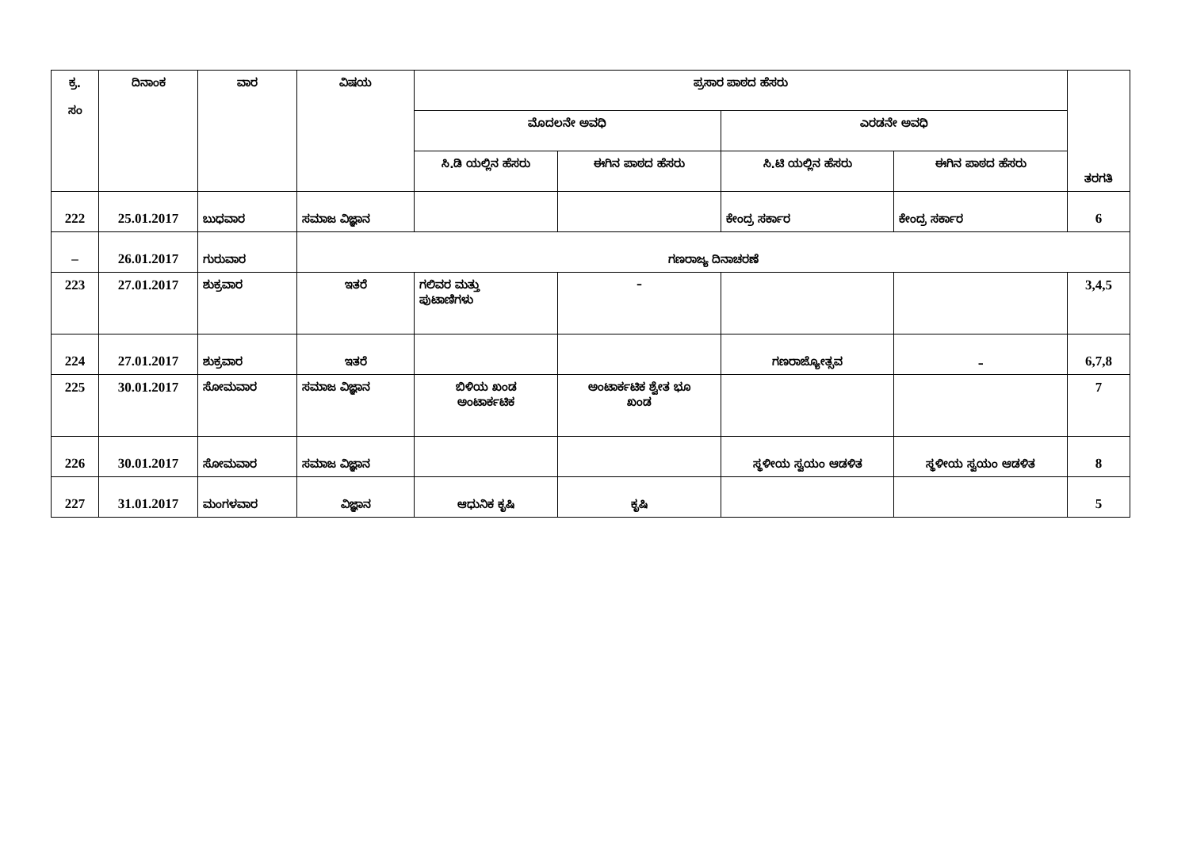| ಕ್ರ. ಸಂ | ದಿನಾಂಕ | ವಾರ | ವಿಷಯ | ಪ್ರಸಾರ ಪಾಠದ ಹೆಸರು | | | | ತರಗತಿ |
| --- | --- | --- | --- | --- | --- | --- | --- | --- |
| | | | | ಮೊದಲನೇ ಅವಧಿ | | ಎರಡನೇ ಅವಧಿ | | |
| | | | | ಸಿ.ಡಿ ಯಲ್ಲಿನ ಹೆಸರು | ಈಗಿನ ಪಾಠದ ಹೆಸರು | ಸಿ.ಟಿ ಯಲ್ಲಿನ ಹೆಸರು | ಈಗಿನ ಪಾಠದ ಹೆಸರು | |
| 222 | 25.01.2017 | ಬುಧವಾರ | ಸಮಾಜ ವಿಜ್ಞಾನ | | | ಕೇಂದ್ರ ಸರ್ಕಾರ | ಕೇಂದ್ರ ಸರ್ಕಾರ | 6 |
| – | 26.01.2017 | ಗುರುವಾರ | ಗಣರಾಜ್ಯ ದಿನಾಚರಣೆ | | | | | |
| 223 | 27.01.2017 | ಶುಕ್ರವಾರ | ಇತರೆ | ಗಲಿವರ ಮತ್ತು ಪುಟಾಣಿಗಳು | – | | | 3,4,5 |
| 224 | 27.01.2017 | ಶುಕ್ರವಾರ | ಇತರೆ | | | ಗಣರಾಜ್ಯೋತ್ಸವ | – | 6,7,8 |
| 225 | 30.01.2017 | ಸೋಮವಾರ | ಸಮಾಜ ವಿಜ್ಞಾನ | ಬಿಳಿಯ ಖಂಡ ಅಂಟಾರ್ಕಟಿಕ | ಅಂಟಾರ್ಕಟಿಕ ಶ್ವೇತ ಭೂ ಖಂಡ | | | 7 |
| 226 | 30.01.2017 | ಸೋಮವಾರ | ಸಮಾಜ ವಿಜ್ಞಾನ | | | ಸ್ಥಳೀಯ ಸ್ವಯಂ ಆಡಳಿತ | ಸ್ಥಳೀಯ ಸ್ವಯಂ ಆಡಳಿತ | 8 |
| 227 | 31.01.2017 | ಮಂಗಳವಾರ | ವಿಜ್ಞಾನ | ಆಧುನಿಕ ಕೃಷಿ | ಕೃಷಿ | | | 5 |